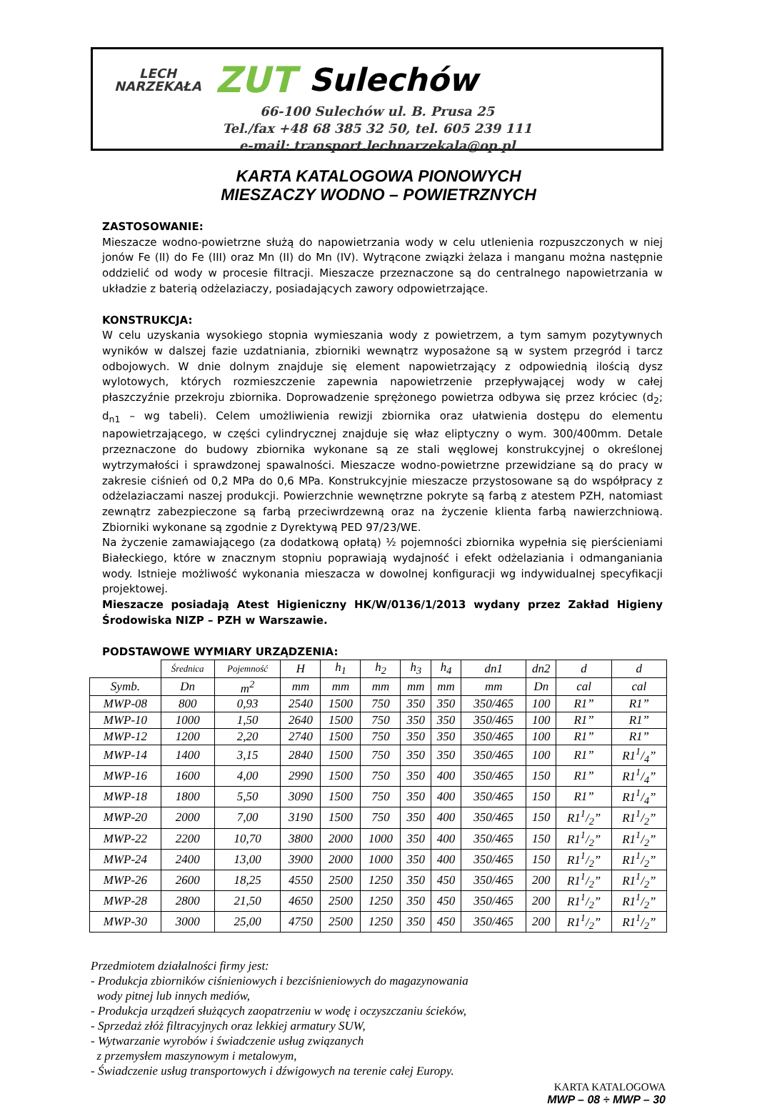LECH
NARZEKAŁA ZUT Sulechów
66-100 Sulechów ul. B. Prusa 25
Tel./fax +48 68 385 32 50, tel. 605 239 111
e-mail: transport.lechnarzekala@op.pl
KARTA KATALOGOWA PIONOWYCH
MIESZACZY WODNO – POWIETRZNYCH
ZASTOSOWANIE:
Mieszacze wodno-powietrzne służą do napowietrzania wody w celu utlenienia rozpuszczonych w niej jonów Fe (II) do Fe (III) oraz Mn (II) do Mn (IV). Wytrącone związki żelaza i manganu można następnie oddzielić od wody w procesie filtracji. Mieszacze przeznaczone są do centralnego napowietrzania w układzie z baterią odżelaziaczy, posiadających zawory odpowietrzające.
KONSTRUKCJA:
W celu uzyskania wysokiego stopnia wymieszania wody z powietrzem, a tym samym pozytywnych wyników w dalszej fazie uzdatniania, zbiorniki wewnątrz wyposażone są w system przegród i tarcz odbojowych. W dnie dolnym znajduje się element napowietrzający z odpowiednią ilością dysz wylotowych, których rozmieszczenie zapewnia napowietrzenie przepływającej wody w całej płaszczyźnie przekroju zbiornika. Doprowadzenie sprężonego powietrza odbywa się przez króciec (d<sub>2</sub>; d<sub>n1</sub> – wg tabeli). Celem umożliwienia rewizji zbiornika oraz ułatwienia dostępu do elementu napowietrzającego, w części cylindrycznej znajduje się właz eliptyczny o wym. 300/400mm. Detale przeznaczone do budowy zbiornika wykonane są ze stali węglowej konstrukcyjnej o określonej wytrzymałości i sprawdzonej spawalności. Mieszacze wodno-powietrzne przewidziane są do pracy w zakresie ciśnień od 0,2 MPa do 0,6 MPa. Konstrukcyjnie mieszacze przystosowane są do współpracy z odżelaziaczami naszej produkcji. Powierzchnie wewnętrzne pokryte są farbą z atestem PZH, natomiast zewnątrz zabezpieczone są farbą przeciwrdzewną oraz na życzenie klienta farbą nawierzchniową. Zbiorniki wykonane są zgodnie z Dyrektywą PED 97/23/WE.
Na życzenie zamawiającego (za dodatkową opłatą) ½ pojemności zbiornika wypełnia się pierścieniami Białeckiego, które w znacznym stopniu poprawiają wydajność i efekt odżelaziania i odmanganiania wody. Istnieje możliwość wykonania mieszacza w dowolnej konfiguracji wg indywidualnej specyfikacji projektowej.
Mieszacze posiadają Atest Higieniczny HK/W/0136/1/2013 wydany przez Zakład Higieny Środowiska NIZP – PZH w Warszawie.
PODSTAWOWE WYMIARY URZĄDZENIA:
| | Średnica | Pojemność | H | h<sub>1</sub> | h<sub>2</sub> | h<sub>3</sub> | h<sub>4</sub> | dn1 | dn2 | d | d |
| Symb. | Dn | m<sup>2</sup> | mm | mm | mm | mm | mm | mm | Dn | cal | cal |
| MWP-08 | 800 | 0,93 | 2540 | 1500 | 750 | 350 | 350 | 350/465 | 100 | R1” | R1” |
| MWP-10 | 1000 | 1,50 | 2640 | 1500 | 750 | 350 | 350 | 350/465 | 100 | R1” | R1” |
| MWP-12 | 1200 | 2,20 | 2740 | 1500 | 750 | 350 | 350 | 350/465 | 100 | R1” | R1” |
| MWP-14 | 1400 | 3,15 | 2840 | 1500 | 750 | 350 | 350 | 350/465 | 100 | R1” | R11/4” |
| MWP-16 | 1600 | 4,00 | 2990 | 1500 | 750 | 350 | 400 | 350/465 | 150 | R1” | R11/4” |
| MWP-18 | 1800 | 5,50 | 3090 | 1500 | 750 | 350 | 400 | 350/465 | 150 | R1” | R11/4” |
| MWP-20 | 2000 | 7,00 | 3190 | 1500 | 750 | 350 | 400 | 350/465 | 150 | R11/2” | R11/2” |
| MWP-22 | 2200 | 10,70 | 3800 | 2000 | 1000 | 350 | 400 | 350/465 | 150 | R11/2” | R11/2” |
| MWP-24 | 2400 | 13,00 | 3900 | 2000 | 1000 | 350 | 400 | 350/465 | 150 | R11/2” | R11/2” |
| MWP-26 | 2600 | 18,25 | 4550 | 2500 | 1250 | 350 | 450 | 350/465 | 200 | R11/2” | R11/2” |
| MWP-28 | 2800 | 21,50 | 4650 | 2500 | 1250 | 350 | 450 | 350/465 | 200 | R11/2” | R11/2” |
| MWP-30 | 3000 | 25,00 | 4750 | 2500 | 1250 | 350 | 450 | 350/465 | 200 | R11/2” | R11/2” |
Przedmiotem działalności firmy jest:
- Produkcja zbiorników ciśnieniowych i bezciśnieniowych do magazynowania
wody pitnej lub innych mediów,
- Produkcja urządzeń służących zaopatrzeniu w wodę i oczyszczaniu ścieków,
- Sprzedaż złóż filtracyjnych oraz lekkiej armatury SUW,
- Wytwarzanie wyrobów i świadczenie usług związanych
z przemysłem maszynowym i metalowym,
- Świadczenie usług transportowych i dźwigowych na terenie całej Europy.
KARTA KATALOGOWA
MWP – 08 ÷ MWP – 30